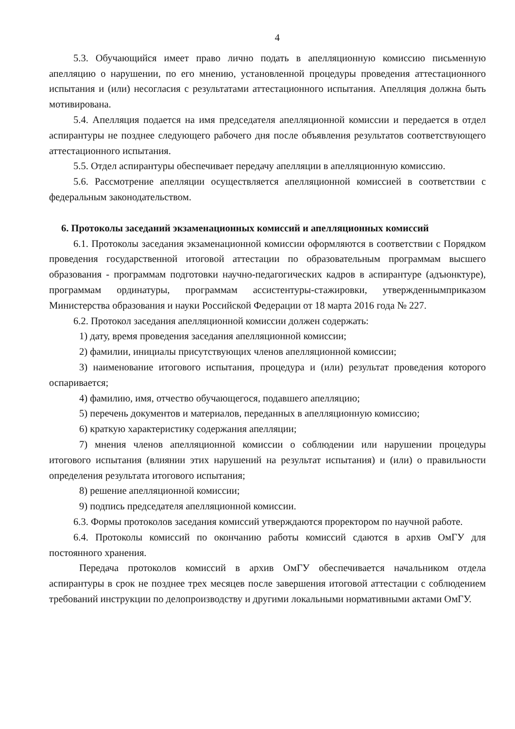4
5.3. Обучающийся имеет право лично подать в апелляционную комиссию письменную апелляцию о нарушении, по его мнению, установленной процедуры проведения аттестационного испытания и (или) несогласия с результатами аттестационного испытания. Апелляция должна быть мотивирована.
5.4. Апелляция подается на имя председателя апелляционной комиссии и передается в отдел аспирантуры не позднее следующего рабочего дня после объявления результатов соответствующего аттестационного испытания.
5.5. Отдел аспирантуры обеспечивает передачу апелляции в апелляционную комиссию.
5.6. Рассмотрение апелляции осуществляется апелляционной комиссией в соответствии с федеральным законодательством.
6. Протоколы заседаний экзаменационных комиссий и апелляционных комиссий
6.1. Протоколы заседания экзаменационной комиссии оформляются в соответствии с Порядком проведения государственной итоговой аттестации по образовательным программам высшего образования - программам подготовки научно-педагогических кадров в аспирантуре (адъюнктуре), программам ординатуры, программам ассистентуры-стажировки, утвержденнымприказом Министерства образования и науки Российской Федерации от 18 марта 2016 года № 227.
6.2. Протокол заседания апелляционной комиссии должен содержать:
1) дату, время проведения заседания апелляционной комиссии;
2) фамилии, инициалы присутствующих членов апелляционной комиссии;
3) наименование итогового испытания, процедура и (или) результат проведения которого оспаривается;
4) фамилию, имя, отчество обучающегося, подавшего апелляцию;
5) перечень документов и материалов, переданных в апелляционную комиссию;
6) краткую характеристику содержания апелляции;
7) мнения членов апелляционной комиссии о соблюдении или нарушении процедуры итогового испытания (влиянии этих нарушений на результат испытания) и (или) о правильности определения результата итогового испытания;
8) решение апелляционной комиссии;
9) подпись председателя апелляционной комиссии.
6.3. Формы протоколов заседания комиссий утверждаются проректором по научной работе.
6.4. Протоколы комиссий по окончанию работы комиссий сдаются в архив ОмГУ для постоянного хранения.
Передача протоколов комиссий в архив ОмГУ обеспечивается начальником отдела аспирантуры в срок не позднее трех месяцев после завершения итоговой аттестации с соблюдением требований инструкции по делопроизводству и другими локальными нормативными актами ОмГУ.